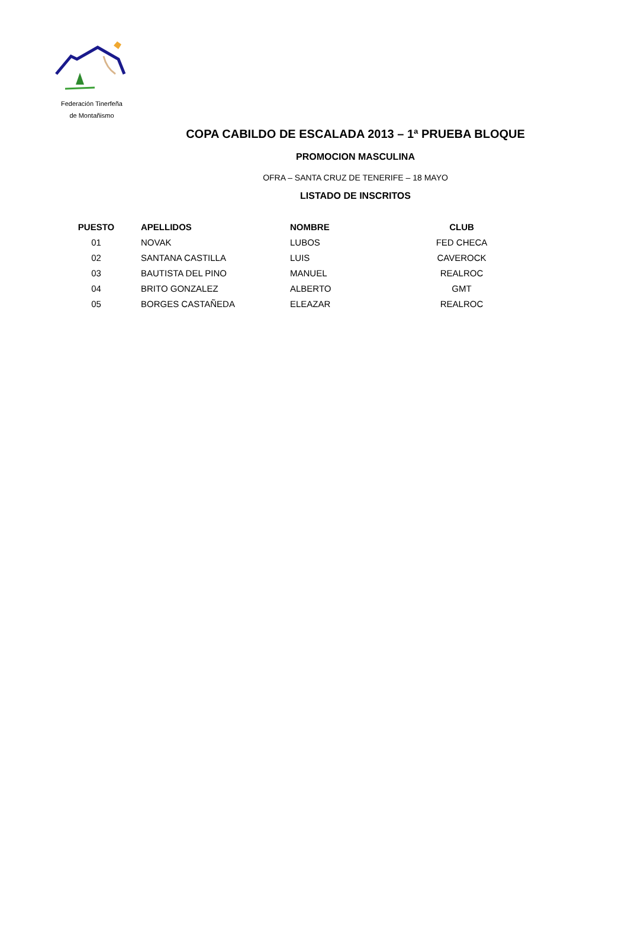Federación Tinerfeña
de Montañismo
COPA CABILDO DE ESCALADA 2013 – 1ª PRUEBA BLOQUE
PROMOCION MASCULINA
OFRA – SANTA CRUZ DE TENERIFE – 18 MAYO
LISTADO DE INSCRITOS
| PUESTO | APELLIDOS | NOMBRE | CLUB |
| --- | --- | --- | --- |
| 01 | NOVAK | LUBOS | FED CHECA |
| 02 | SANTANA CASTILLA | LUIS | CAVEROCK |
| 03 | BAUTISTA DEL PINO | MANUEL | REALROC |
| 04 | BRITO GONZALEZ | ALBERTO | GMT |
| 05 | BORGES CASTAÑEDA | ELEAZAR | REALROC |